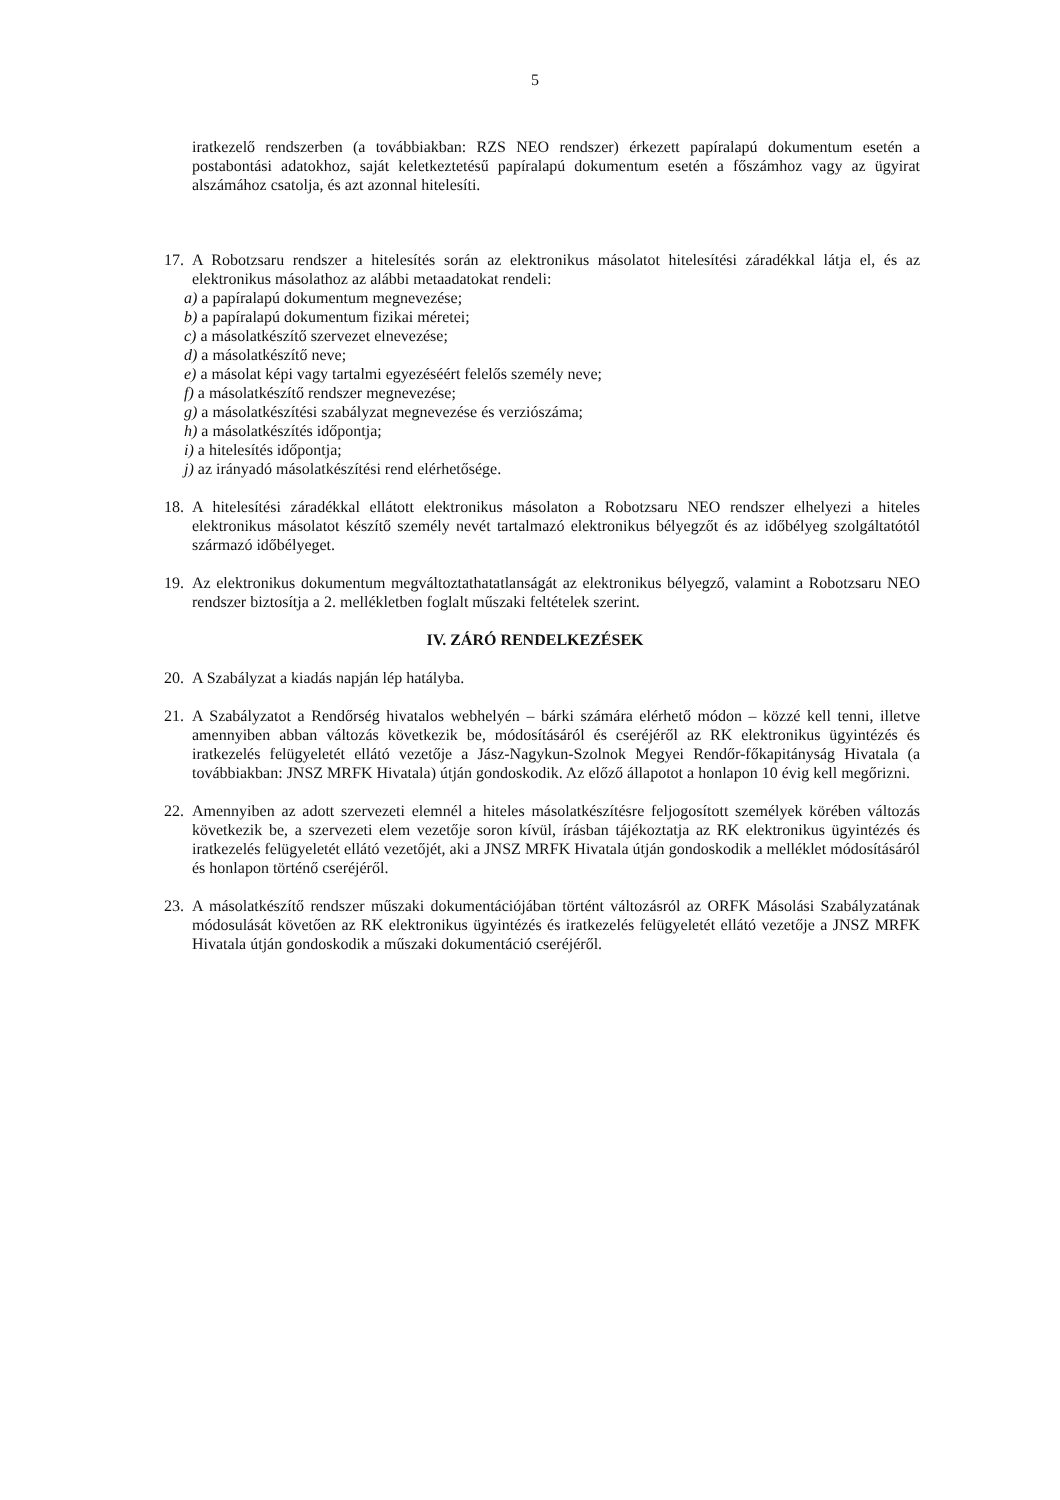5
iratkezelő rendszerben (a továbbiakban: RZS NEO rendszer) érkezett papíralapú dokumentum esetén a postabontási adatokhoz, saját keletkeztetésű papíralapú dokumentum esetén a főszámhoz vagy az ügyirat alszámához csatolja, és azt azonnal hitelesíti.
17. A Robotzsaru rendszer a hitelesítés során az elektronikus másolatot hitelesítési záradékkal látja el, és az elektronikus másolathoz az alábbi metaadatokat rendeli:
a) a papíralapú dokumentum megnevezése;
b) a papíralapú dokumentum fizikai méretei;
c) a másolatkészítő szervezet elnevezése;
d) a másolatkészítő neve;
e) a másolat képi vagy tartalmi egyezéséért felelős személy neve;
f) a másolatkészítő rendszer megnevezése;
g) a másolatkészítési szabályzat megnevezése és verziószáma;
h) a másolatkészítés időpontja;
i) a hitelesítés időpontja;
j) az irányadó másolatkészítési rend elérhetősége.
18. A hitelesítési záradékkal ellátott elektronikus másolaton a Robotzsaru NEO rendszer elhelyezi a hiteles elektronikus másolatot készítő személy nevét tartalmazó elektronikus bélyegzőt és az időbélyeg szolgáltatótól származó időbélyeget.
19. Az elektronikus dokumentum megváltoztathatatlanságát az elektronikus bélyegző, valamint a Robotzsaru NEO rendszer biztosítja a 2. mellékletben foglalt műszaki feltételek szerint.
IV. ZÁRÓ RENDELKEZÉSEK
20. A Szabályzat a kiadás napján lép hatályba.
21. A Szabályzatot a Rendőrség hivatalos webhelyén – bárki számára elérhető módon – közzé kell tenni, illetve amennyiben abban változás következik be, módosításáról és cseréjéről az RK elektronikus ügyintézés és iratkezelés felügyeletét ellátó vezetője a Jász-Nagykun-Szolnok Megyei Rendőr-főkapitányság Hivatala (a továbbiakban: JNSZ MRFK Hivatala) útján gondoskodik. Az előző állapotot a honlapon 10 évig kell megőrizni.
22. Amennyiben az adott szervezeti elemnél a hiteles másolatkészítésre feljogosított személyek körében változás következik be, a szervezeti elem vezetője soron kívül, írásban tájékoztatja az RK elektronikus ügyintézés és iratkezelés felügyeletét ellátó vezetőjét, aki a JNSZ MRFK Hivatala útján gondoskodik a melléklet módosításáról és honlapon történő cseréjéről.
23. A másolatkészítő rendszer műszaki dokumentációjában történt változásról az ORFK Másolási Szabályzatának módosulását követően az RK elektronikus ügyintézés és iratkezelés felügyeletét ellátó vezetője a JNSZ MRFK Hivatala útján gondoskodik a műszaki dokumentáció cseréjéről.